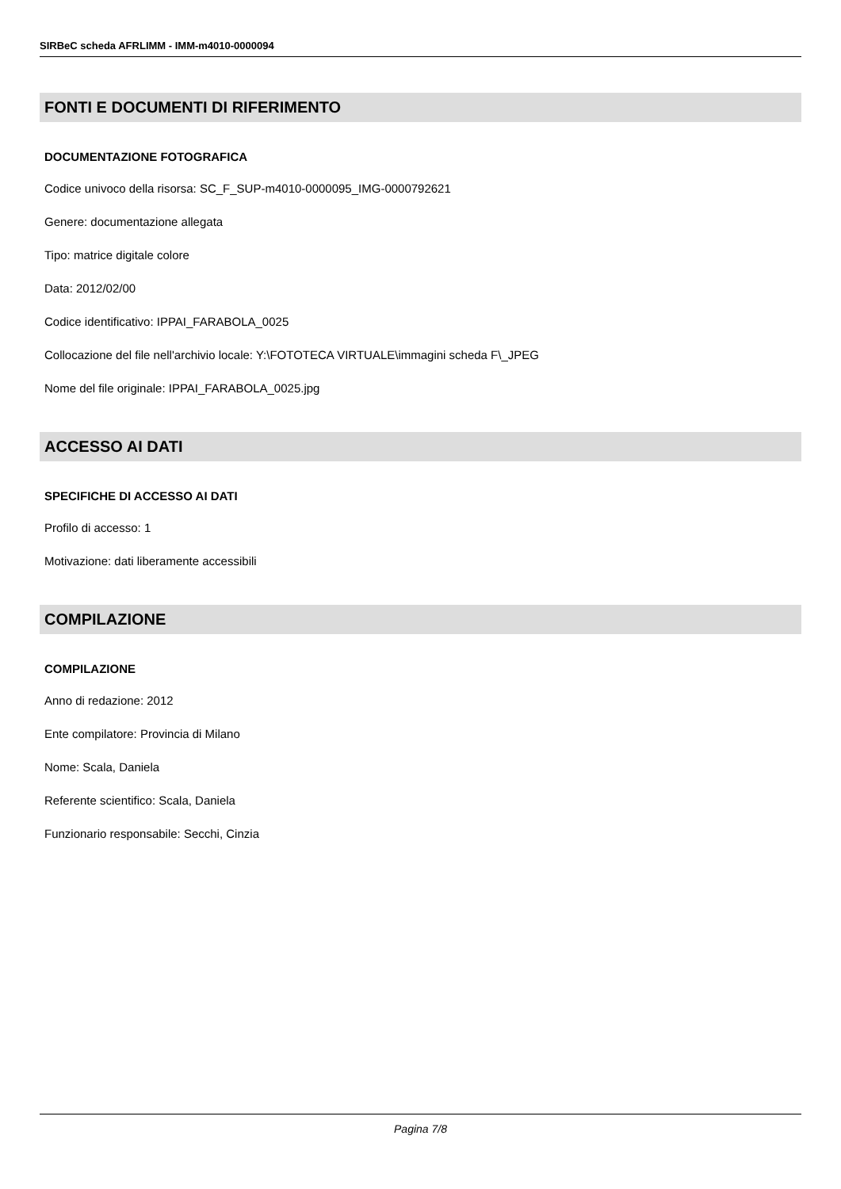SIRBeC scheda AFRLIMM - IMM-m4010-0000094
FONTI E DOCUMENTI DI RIFERIMENTO
DOCUMENTAZIONE FOTOGRAFICA
Codice univoco della risorsa: SC_F_SUP-m4010-0000095_IMG-0000792621
Genere: documentazione allegata
Tipo: matrice digitale colore
Data: 2012/02/00
Codice identificativo: IPPAI_FARABOLA_0025
Collocazione del file nell'archivio locale: Y:\FOTOTECA VIRTUALE\immagini scheda F\_JPEG
Nome del file originale: IPPAI_FARABOLA_0025.jpg
ACCESSO AI DATI
SPECIFICHE DI ACCESSO AI DATI
Profilo di accesso: 1
Motivazione: dati liberamente accessibili
COMPILAZIONE
COMPILAZIONE
Anno di redazione: 2012
Ente compilatore: Provincia di Milano
Nome: Scala, Daniela
Referente scientifico: Scala, Daniela
Funzionario responsabile: Secchi, Cinzia
Pagina 7/8